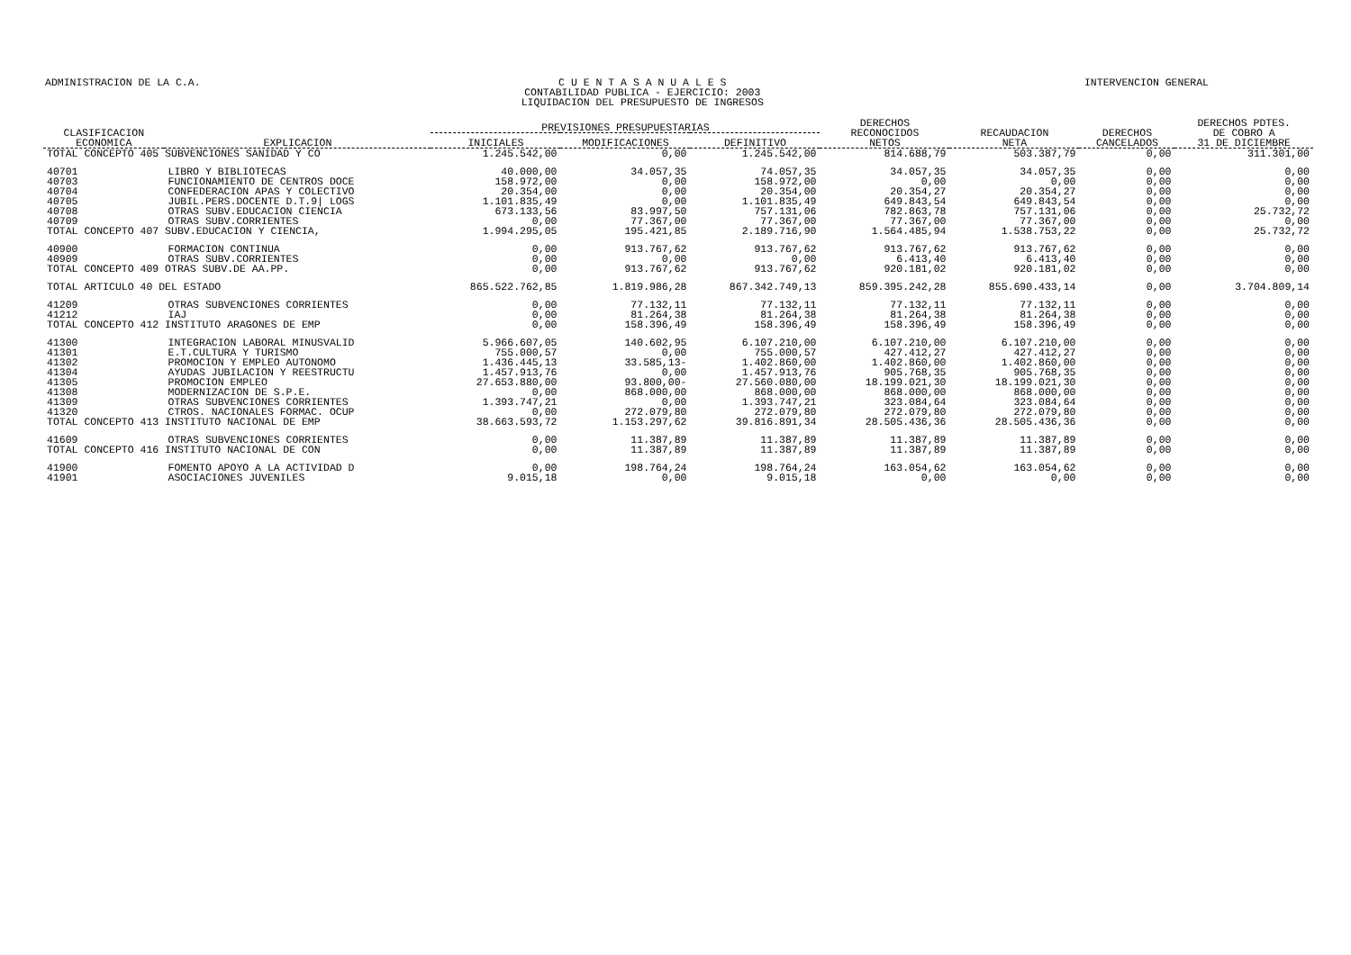ADMINISTRACION DE LA C.A. C U E N T A S A N U A L E S
CONTABILIDAD PUBLICA - EJERCICIO: 2003
LIQUIDACION DEL PRESUPUESTO DE INGRESOS
INTERVENCION GENERAL
| CLASIFICACION ECONOMICA | EXPLICACION | PREVISIONES PRESUPUESTARIAS | | | DERECHOS RECONOCIDOS NETOS | RECAUDACION NETA | DERECHOS CANCELADOS | DERECHOS PDTES. DE COBRO A 31 DE DICIEMBRE |
| --- | --- | --- | --- | --- | --- | --- | --- | --- |
| | | INICIALES | MODIFICACIONES | DEFINITIVO | | | | |
| TOTAL CONCEPTO 405 SUBVENCIONES SANIDAD Y CO | | 1.245.542,00 | 0,00 | 1.245.542,00 | 814.688,79 | 503.387,79 | 0,00 | 311.301,00 |
| 40701 | LIBRO Y BIBLIOTECAS | 40.000,00 | 34.057,35 | 74.057,35 | 34.057,35 | 34.057,35 | 0,00 | 0,00 |
| 40703 | FUNCIONAMIENTO DE CENTROS DOCE | 158.972,00 | 0,00 | 158.972,00 | 0,00 | 0,00 | 0,00 | 0,00 |
| 40704 | CONFEDERACION APAS Y COLECTIVO | 20.354,00 | 0,00 | 20.354,00 | 20.354,27 | 20.354,27 | 0,00 | 0,00 |
| 40705 | JUBIL.PERS.DOCENTE D.T.9/ LOGS | 1.101.835,49 | 0,00 | 1.101.835,49 | 649.843,54 | 649.843,54 | 0,00 | 0,00 |
| 40708 | OTRAS SUBV.EDUCACION CIENCIA | 673.133,56 | 83.997,50 | 757.131,06 | 782.863,78 | 757.131,06 | 0,00 | 25.732,72 |
| 40709 | OTRAS SUBV.CORRIENTES | 0,00 | 77.367,00 | 77.367,00 | 77.367,00 | 77.367,00 | 0,00 | 0,00 |
| TOTAL CONCEPTO 407 SUBV.EDUCACION Y CIENCIA, | | 1.994.295,05 | 195.421,85 | 2.189.716,90 | 1.564.485,94 | 1.538.753,22 | 0,00 | 25.732,72 |
| 40900 | FORMACION CONTINUA | 0,00 | 913.767,62 | 913.767,62 | 913.767,62 | 913.767,62 | 0,00 | 0,00 |
| 40909 | OTRAS SUBV.CORRIENTES | 0,00 | 0,00 | 0,00 | 6.413,40 | 6.413,40 | 0,00 | 0,00 |
| TOTAL CONCEPTO 409 OTRAS SUBV.DE AA.PP. | | 0,00 | 913.767,62 | 913.767,62 | 920.181,02 | 920.181,02 | 0,00 | 0,00 |
| TOTAL ARTICULO 40 DEL ESTADO | | 865.522.762,85 | 1.819.986,28 | 867.342.749,13 | 859.395.242,28 | 855.690.433,14 | 0,00 | 3.704.809,14 |
| 41209 | OTRAS SUBVENCIONES CORRIENTES | 0,00 | 77.132,11 | 77.132,11 | 77.132,11 | 77.132,11 | 0,00 | 0,00 |
| 41212 | IAJ | 0,00 | 81.264,38 | 81.264,38 | 81.264,38 | 81.264,38 | 0,00 | 0,00 |
| TOTAL CONCEPTO 412 INSTITUTO ARAGONES DE EMP | | 0,00 | 158.396,49 | 158.396,49 | 158.396,49 | 158.396,49 | 0,00 | 0,00 |
| 41300 | INTEGRACION LABORAL MINUSVALID | 5.966.607,05 | 140.602,95 | 6.107.210,00 | 6.107.210,00 | 6.107.210,00 | 0,00 | 0,00 |
| 41301 | E.T.CULTURA Y TURISMO | 755.000,57 | 0,00 | 755.000,57 | 427.412,27 | 427.412,27 | 0,00 | 0,00 |
| 41302 | PROMOCION Y EMPLEO AUTONOMO | 1.436.445,13 | 33.585,13- | 1.402.860,00 | 1.402.860,00 | 1.402.860,00 | 0,00 | 0,00 |
| 41304 | AYUDAS JUBILACION Y REESTRUCTU | 1.457.913,76 | 0,00 | 1.457.913,76 | 905.768,35 | 905.768,35 | 0,00 | 0,00 |
| 41305 | PROMOCION EMPLEO | 27.653.880,00 | 93.800,00- | 27.560.080,00 | 18.199.021,30 | 18.199.021,30 | 0,00 | 0,00 |
| 41308 | MODERNIZACION DE S.P.E. | 0,00 | 868.000,00 | 868.000,00 | 868.000,00 | 868.000,00 | 0,00 | 0,00 |
| 41309 | OTRAS SUBVENCIONES CORRIENTES | 1.393.747,21 | 0,00 | 1.393.747,21 | 323.084,64 | 323.084,64 | 0,00 | 0,00 |
| 41320 | CTROS. NACIONALES FORMAC. OCUP | 0,00 | 272.079,80 | 272.079,80 | 272.079,80 | 272.079,80 | 0,00 | 0,00 |
| TOTAL CONCEPTO 413 INSTITUTO NACIONAL DE EMP | | 38.663.593,72 | 1.153.297,62 | 39.816.891,34 | 28.505.436,36 | 28.505.436,36 | 0,00 | 0,00 |
| 41609 | OTRAS SUBVENCIONES CORRIENTES | 0,00 | 11.387,89 | 11.387,89 | 11.387,89 | 11.387,89 | 0,00 | 0,00 |
| TOTAL CONCEPTO 416 INSTITUTO NACIONAL DE CON | | 0,00 | 11.387,89 | 11.387,89 | 11.387,89 | 11.387,89 | 0,00 | 0,00 |
| 41900 | FOMENTO APOYO A LA ACTIVIDAD D | 0,00 | 198.764,24 | 198.764,24 | 163.054,62 | 163.054,62 | 0,00 | 0,00 |
| 41901 | ASOCIACIONES JUVENILES | 9.015,18 | 0,00 | 9.015,18 | 0,00 | 0,00 | 0,00 | 0,00 |